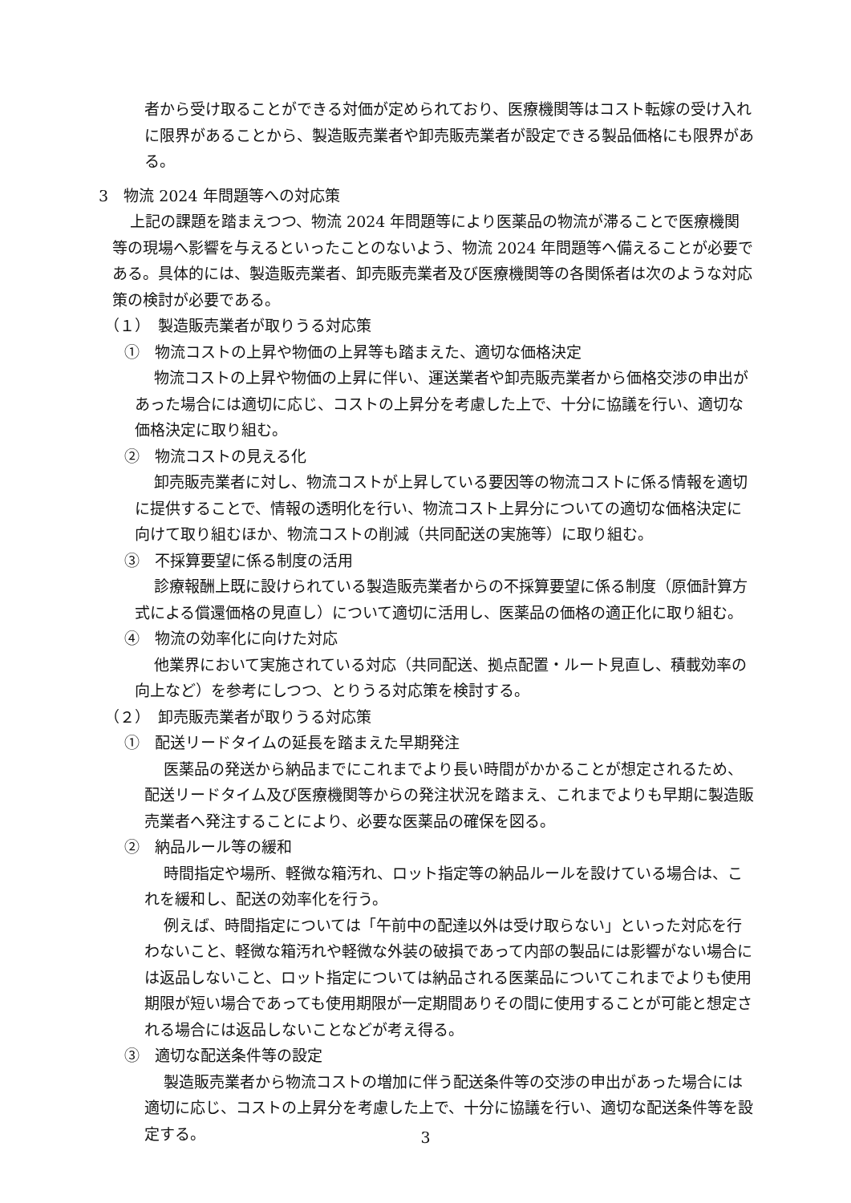者から受け取ることができる対価が定められており、医療機関等はコスト転嫁の受け入れに限界があることから、製造販売業者や卸売販売業者が設定できる製品価格にも限界がある。
3　物流 2024 年問題等への対応策
上記の課題を踏まえつつ、物流 2024 年問題等により医薬品の物流が滞ることで医療機関等の現場へ影響を与えるといったことのないよう、物流 2024 年問題等へ備えることが必要である。具体的には、製造販売業者、卸売販売業者及び医療機関等の各関係者は次のような対応策の検討が必要である。
（１）　製造販売業者が取りうる対応策
①　物流コストの上昇や物価の上昇等も踏まえた、適切な価格決定
物流コストの上昇や物価の上昇に伴い、運送業者や卸売販売業者から価格交渉の申出があった場合には適切に応じ、コストの上昇分を考慮した上で、十分に協議を行い、適切な価格決定に取り組む。
②　物流コストの見える化
卸売販売業者に対し、物流コストが上昇している要因等の物流コストに係る情報を適切に提供することで、情報の透明化を行い、物流コスト上昇分についての適切な価格決定に向けて取り組むほか、物流コストの削減（共同配送の実施等）に取り組む。
③　不採算要望に係る制度の活用
診療報酬上既に設けられている製造販売業者からの不採算要望に係る制度（原価計算方式による償還価格の見直し）について適切に活用し、医薬品の価格の適正化に取り組む。
④　物流の効率化に向けた対応
他業界において実施されている対応（共同配送、拠点配置・ルート見直し、積載効率の向上など）を参考にしつつ、とりうる対応策を検討する。
（２）　卸売販売業者が取りうる対応策
①　配送リードタイムの延長を踏まえた早期発注
医薬品の発送から納品までにこれまでより長い時間がかかることが想定されるため、配送リードタイム及び医療機関等からの発注状況を踏まえ、これまでよりも早期に製造販売業者へ発注することにより、必要な医薬品の確保を図る。
②　納品ルール等の緩和
時間指定や場所、軽微な箱汚れ、ロット指定等の納品ルールを設けている場合は、これを緩和し、配送の効率化を行う。
例えば、時間指定については「午前中の配達以外は受け取らない」といった対応を行わないこと、軽微な箱汚れや軽微な外装の破損であって内部の製品には影響がない場合には返品しないこと、ロット指定については納品される医薬品についてこれまでよりも使用期限が短い場合であっても使用期限が一定期間ありその間に使用することが可能と想定される場合には返品しないことなどが考え得る。
③　適切な配送条件等の設定
製造販売業者から物流コストの増加に伴う配送条件等の交渉の申出があった場合には適切に応じ、コストの上昇分を考慮した上で、十分に協議を行い、適切な配送条件等を設定する。
3